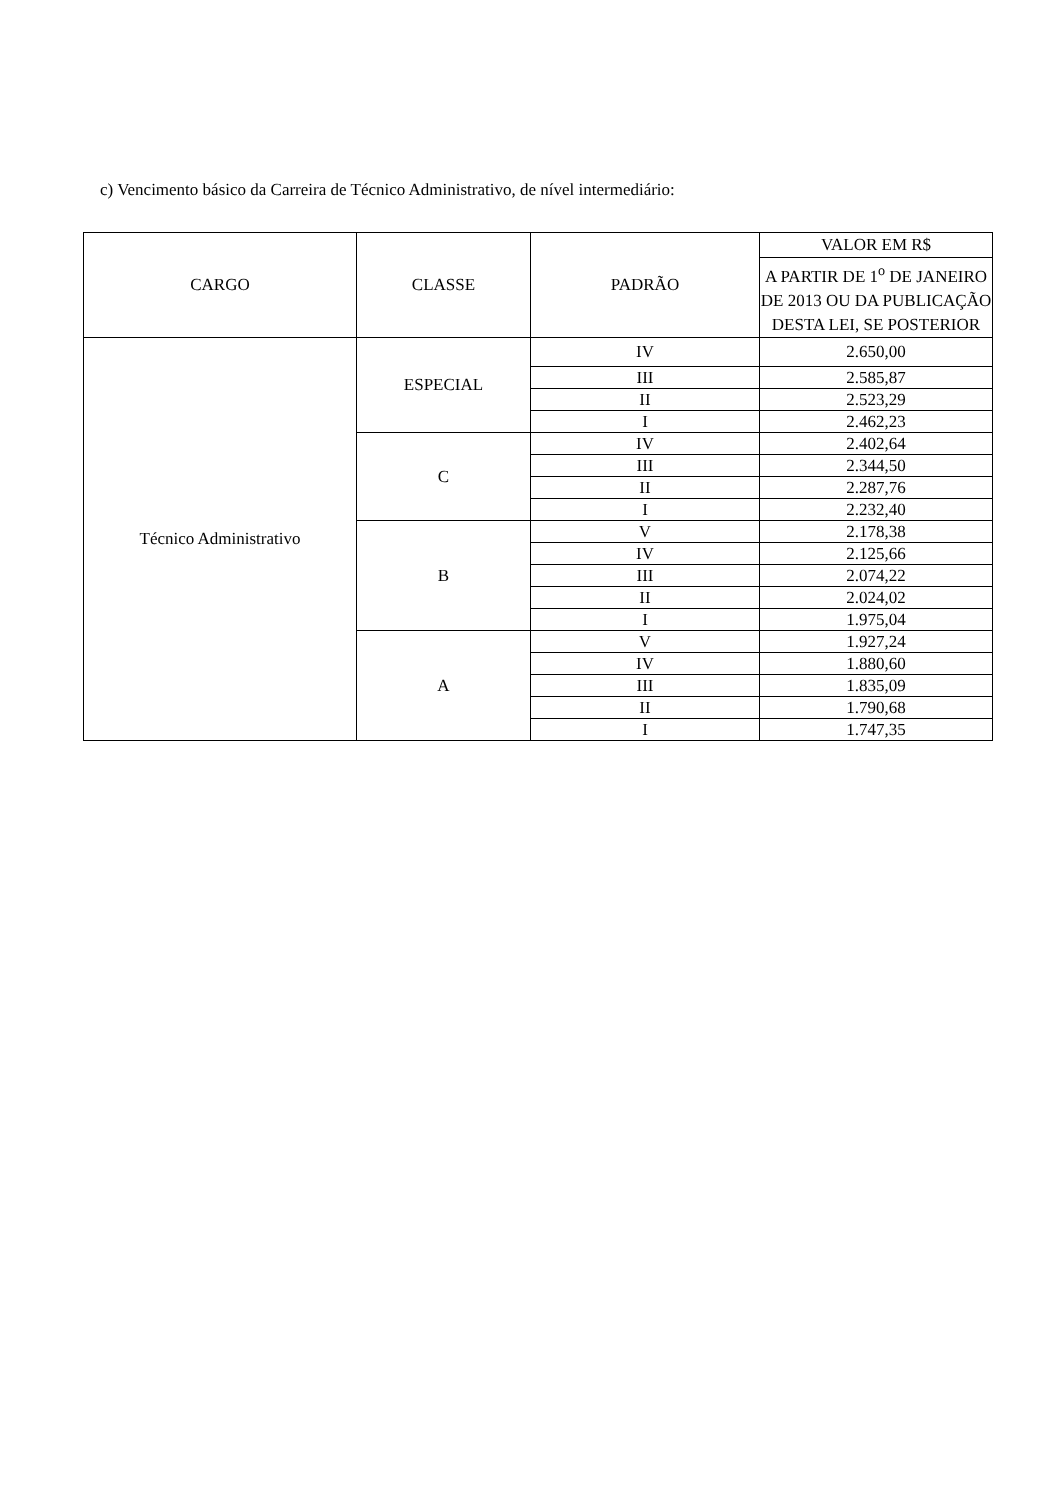c) Vencimento básico da Carreira de Técnico Administrativo, de nível intermediário:
| CARGO | CLASSE | PADRÃO | VALOR EM R$ |
| --- | --- | --- | --- |
| | | | A PARTIR DE 1<sup>o</sup> DE JANEIRO DE 2013 OU DA PUBLICAÇÃO DESTA LEI, SE POSTERIOR |
| Técnico Administrativo | ESPECIAL | IV | 2.650,00 |
| | | III | 2.585,87 |
| | | II | 2.523,29 |
| | | I | 2.462,23 |
| | C | IV | 2.402,64 |
| | | III | 2.344,50 |
| | | II | 2.287,76 |
| | | I | 2.232,40 |
| | B | V | 2.178,38 |
| | | IV | 2.125,66 |
| | | III | 2.074,22 |
| | | II | 2.024,02 |
| | | I | 1.975,04 |
| | A | V | 1.927,24 |
| | | IV | 1.880,60 |
| | | III | 1.835,09 |
| | | II | 1.790,68 |
| | | I | 1.747,35 |